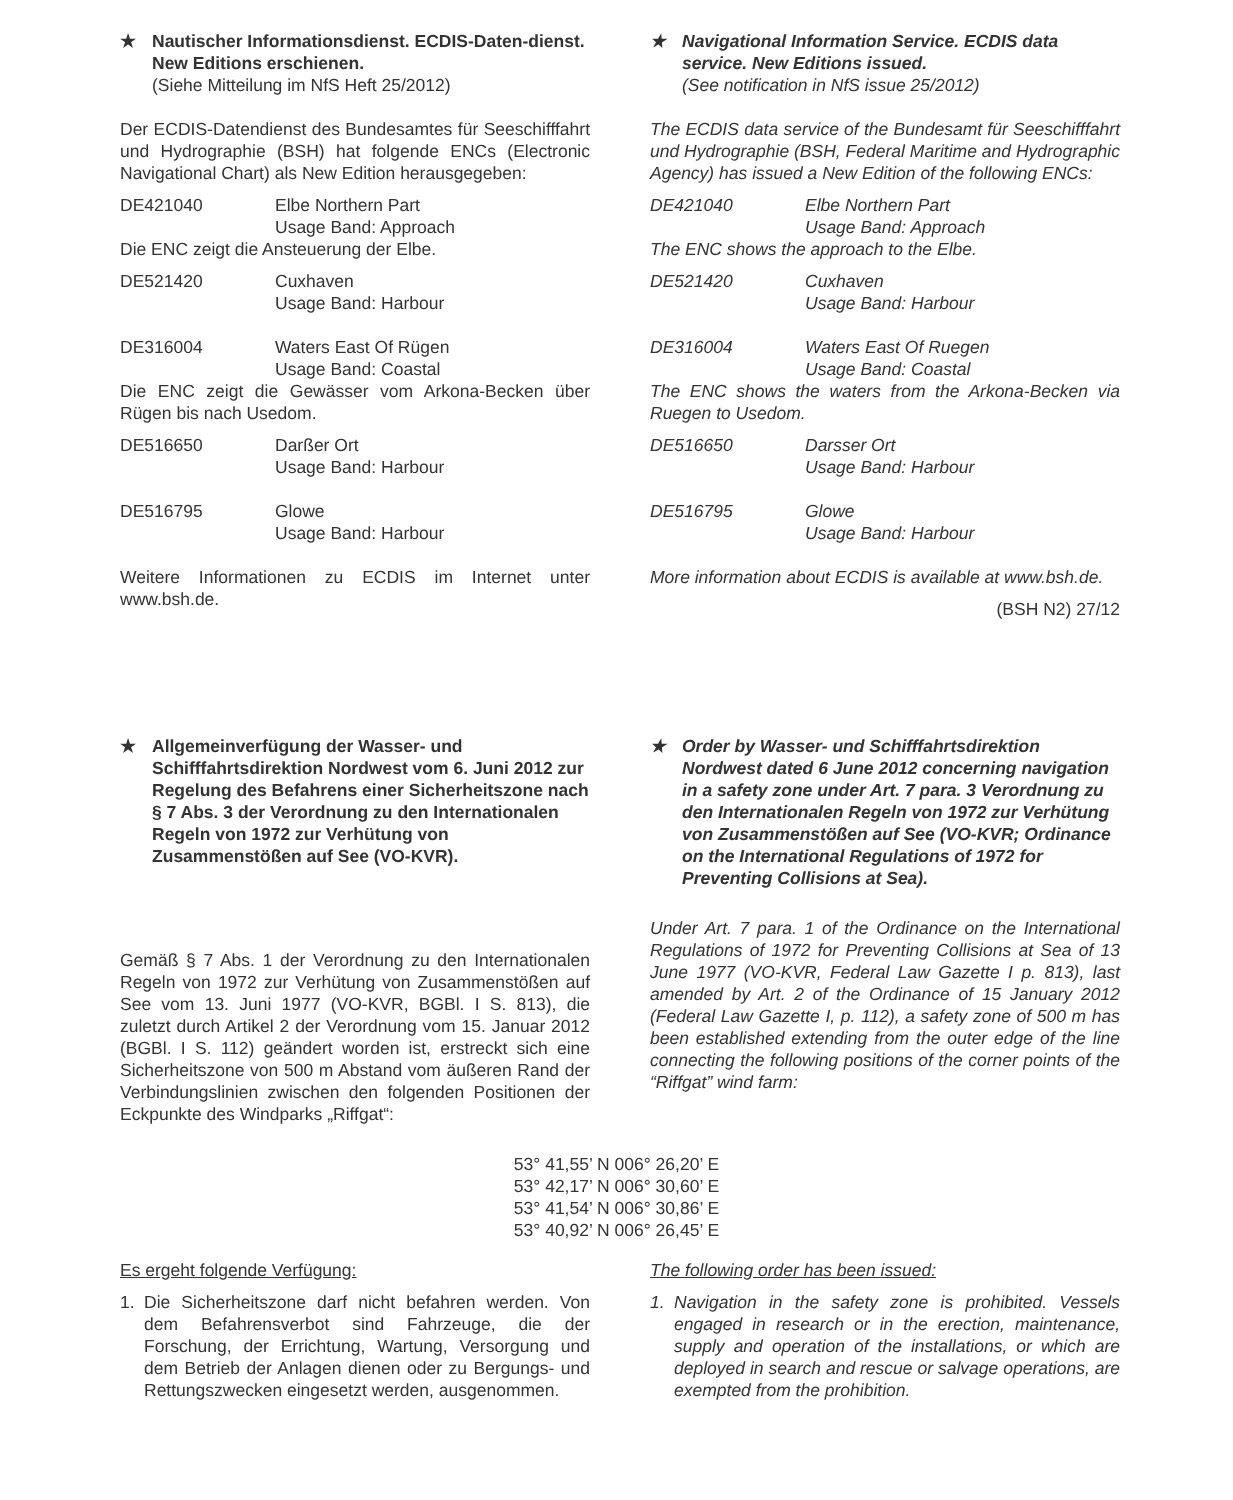★ Nautischer Informationsdienst. ECDIS-Daten-dienst. New Editions erschienen.
(Siehe Mitteilung im NfS Heft 25/2012)
Der ECDIS-Datendienst des Bundesamtes für Seeschifffahrt und Hydrographie (BSH) hat folgende ENCs (Electronic Navigational Chart) als New Edition herausgegeben:
DE421040 Elbe Northern Part
Usage Band: Approach
Die ENC zeigt die Ansteuerung der Elbe.
DE521420 Cuxhaven
Usage Band: Harbour
DE316004 Waters East Of Rügen
Usage Band: Coastal
Die ENC zeigt die Gewässer vom Arkona-Becken über Rügen bis nach Usedom.
DE516650 Darßer Ort
Usage Band: Harbour
DE516795 Glowe
Usage Band: Harbour
Weitere Informationen zu ECDIS im Internet unter www.bsh.de.
★ Navigational Information Service. ECDIS data service. New Editions issued.
(See notification in NfS issue 25/2012)
The ECDIS data service of the Bundesamt für Seeschifffahrt und Hydrographie (BSH, Federal Maritime and Hydrographic Agency) has issued a New Edition of the following ENCs:
DE421040 Elbe Northern Part
Usage Band: Approach
The ENC shows the approach to the Elbe.
DE521420 Cuxhaven
Usage Band: Harbour
DE316004 Waters East Of Ruegen
Usage Band: Coastal
The ENC shows the waters from the Arkona-Becken via Ruegen to Usedom.
DE516650 Darsser Ort
Usage Band: Harbour
DE516795 Glowe
Usage Band: Harbour
More information about ECDIS is available at www.bsh.de.
(BSH N2) 27/12
★ Allgemeinverfügung der Wasser- und Schifffahrtsdirektion Nordwest vom 6. Juni 2012 zur Regelung des Befahrens einer Sicherheitszone nach § 7 Abs. 3 der Verordnung zu den Internationalen Regeln von 1972 zur Verhütung von Zusammenstößen auf See (VO-KVR).
Gemäß § 7 Abs. 1 der Verordnung zu den Internationalen Regeln von 1972 zur Verhütung von Zusammenstößen auf See vom 13. Juni 1977 (VO-KVR, BGBl. I S. 813), die zuletzt durch Artikel 2 der Verordnung vom 15. Januar 2012 (BGBl. I S. 112) geändert worden ist, erstreckt sich eine Sicherheitszone von 500 m Abstand vom äußeren Rand der Verbindungslinien zwischen den folgenden Positionen der Eckpunkte des Windparks „Riffgat“:
★ Order by Wasser- und Schifffahrtsdirektion Nordwest dated 6 June 2012 concerning navigation in a safety zone under Art. 7 para. 3 Verordnung zu den Internationalen Regeln von 1972 zur Verhütung von Zusammenstößen auf See (VO-KVR; Ordinance on the International Regulations of 1972 for Preventing Collisions at Sea).
Under Art. 7 para. 1 of the Ordinance on the International Regulations of 1972 for Preventing Collisions at Sea of 13 June 1977 (VO-KVR, Federal Law Gazette I p. 813), last amended by Art. 2 of the Ordinance of 15 January 2012 (Federal Law Gazette I, p. 112), a safety zone of 500 m has been established extending from the outer edge of the line connecting the following positions of the corner points of the “Riffgat” wind farm:
53° 41,55’ N 006° 26,20’ E
53° 42,17’ N 006° 30,60’ E
53° 41,54’ N 006° 30,86’ E
53° 40,92’ N 006° 26,45’ E
Es ergeht folgende Verfügung:
1. Die Sicherheitszone darf nicht befahren werden. Von dem Befahrensverbot sind Fahrzeuge, die der Forschung, der Errichtung, Wartung, Versorgung und dem Betrieb der Anlagen dienen oder zu Bergungs- und Rettungszwecken eingesetzt werden, ausgenommen.
The following order has been issued:
1. Navigation in the safety zone is prohibited. Vessels engaged in research or in the erection, maintenance, supply and operation of the installations, or which are deployed in search and rescue or salvage operations, are exempted from the prohibition.